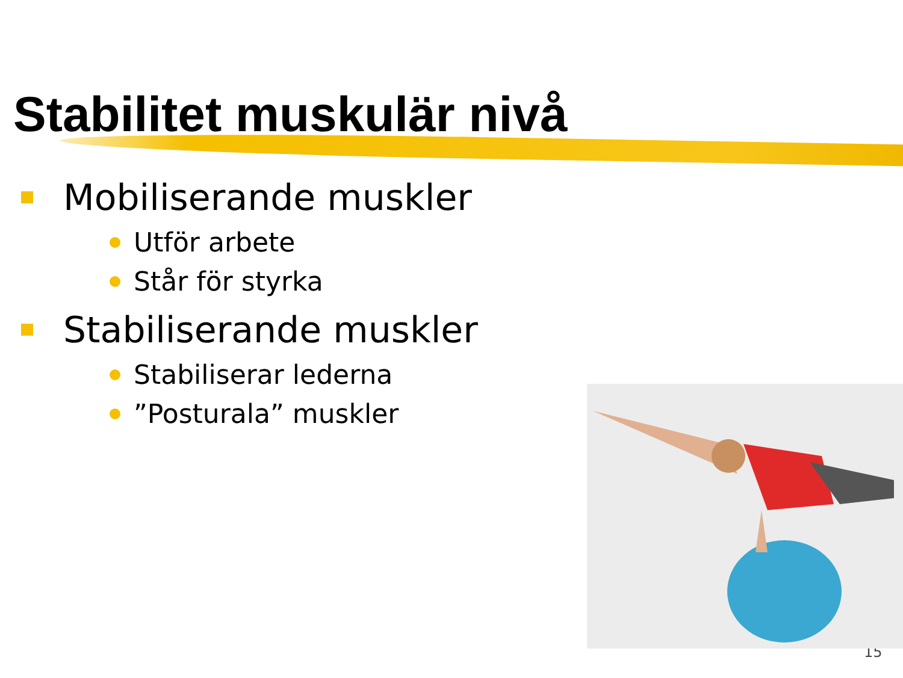Stabilitet muskulär nivå
Mobiliserande muskler
Utför arbete
Står för styrka
Stabiliserande muskler
Stabiliserar lederna
”Posturala” muskler
15